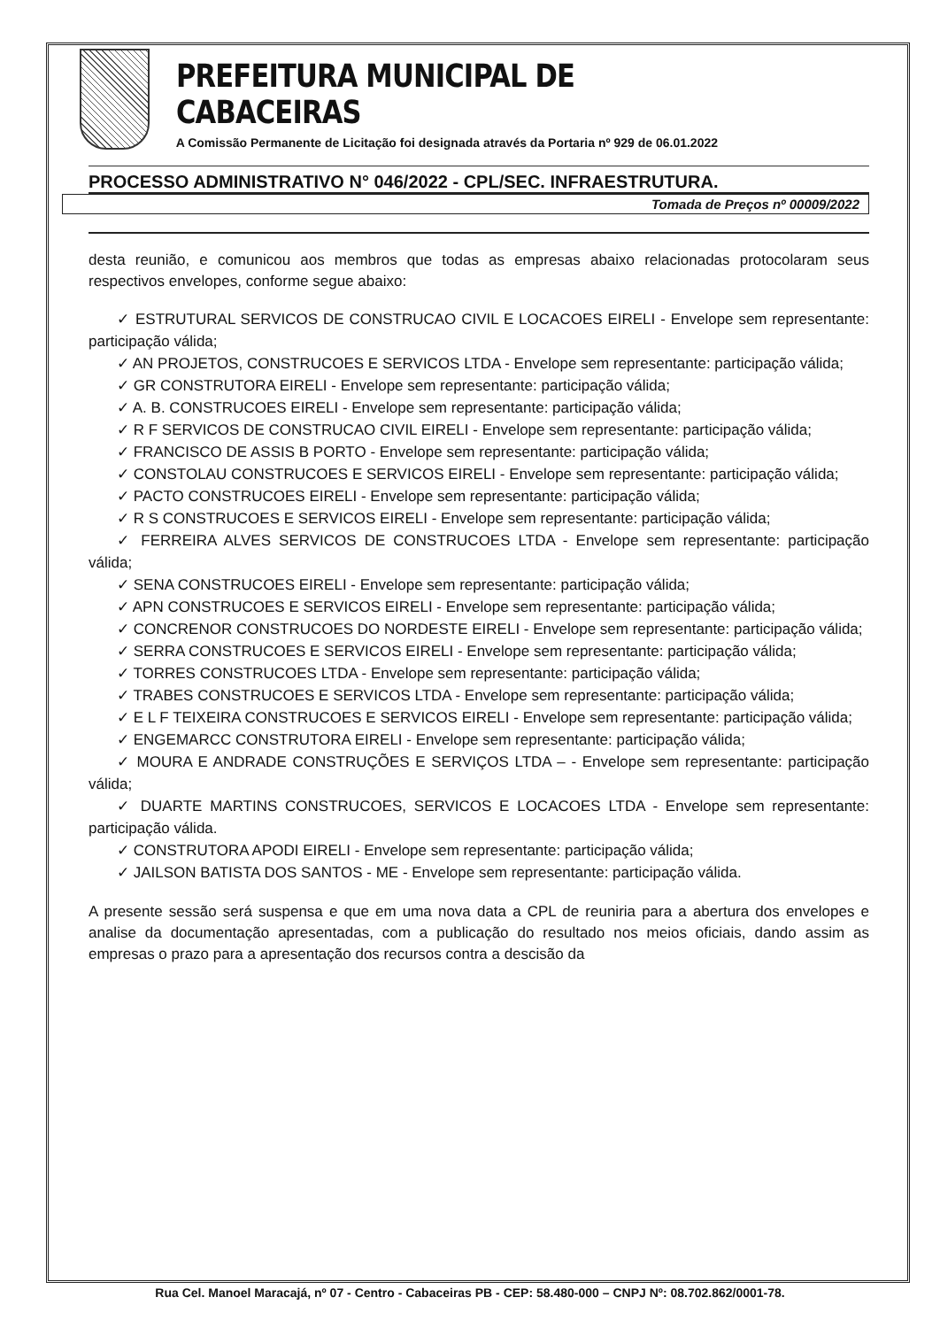PREFEITURA MUNICIPAL DE CABACEIRAS
A Comissão Permanente de Licitação foi designada através da Portaria nº 929 de 06.01.2022
PROCESSO ADMINISTRATIVO N° 046/2022 - CPL/SEC. INFRAESTRUTURA.
Tomada de Preços nº 00009/2022
desta reunião, e comunicou aos membros que todas as empresas abaixo relacionadas protocolaram seus respectivos envelopes, conforme segue abaixo:
✓ ESTRUTURAL SERVICOS DE CONSTRUCAO CIVIL E LOCACOES EIRELI - Envelope sem representante: participação válida;
✓ AN PROJETOS, CONSTRUCOES E SERVICOS LTDA - Envelope sem representante: participação válida;
✓ GR CONSTRUTORA EIRELI - Envelope sem representante: participação válida;
✓ A. B. CONSTRUCOES EIRELI - Envelope sem representante: participação válida;
✓ R F SERVICOS DE CONSTRUCAO CIVIL EIRELI - Envelope sem representante: participação válida;
✓ FRANCISCO DE ASSIS B PORTO - Envelope sem representante: participação válida;
✓ CONSTOLAU CONSTRUCOES E SERVICOS EIRELI - Envelope sem representante: participação válida;
✓ PACTO CONSTRUCOES EIRELI - Envelope sem representante: participação válida;
✓ R S CONSTRUCOES E SERVICOS EIRELI - Envelope sem representante: participação válida;
✓ FERREIRA ALVES SERVICOS DE CONSTRUCOES LTDA - Envelope sem representante: participação válida;
✓ SENA CONSTRUCOES EIRELI - Envelope sem representante: participação válida;
✓ APN CONSTRUCOES E SERVICOS EIRELI - Envelope sem representante: participação válida;
✓ CONCRENOR CONSTRUCOES DO NORDESTE EIRELI - Envelope sem representante: participação válida;
✓ SERRA CONSTRUCOES E SERVICOS EIRELI - Envelope sem representante: participação válida;
✓ TORRES CONSTRUCOES LTDA - Envelope sem representante: participação válida;
✓ TRABES CONSTRUCOES E SERVICOS LTDA - Envelope sem representante: participação válida;
✓ E L F TEIXEIRA CONSTRUCOES E SERVICOS EIRELI - Envelope sem representante: participação válida;
✓ ENGEMARCC CONSTRUTORA EIRELI - Envelope sem representante: participação válida;
✓ MOURA E ANDRADE CONSTRUÇÕES E SERVIÇOS LTDA – - Envelope sem representante: participação válida;
✓ DUARTE MARTINS CONSTRUCOES, SERVICOS E LOCACOES LTDA - Envelope sem representante: participação válida.
✓ CONSTRUTORA APODI EIRELI - Envelope sem representante: participação válida;
✓ JAILSON BATISTA DOS SANTOS - ME - Envelope sem representante: participação válida.
A presente sessão será suspensa e que em uma nova data a CPL de reuniria para a abertura dos envelopes e analise da documentação apresentadas, com a publicação do resultado nos meios oficiais, dando assim as empresas o prazo para a apresentação dos recursos contra a descisão da
Rua Cel. Manoel Maracajá, nº 07 - Centro - Cabaceiras PB - CEP: 58.480-000 – CNPJ Nº: 08.702.862/0001-78.